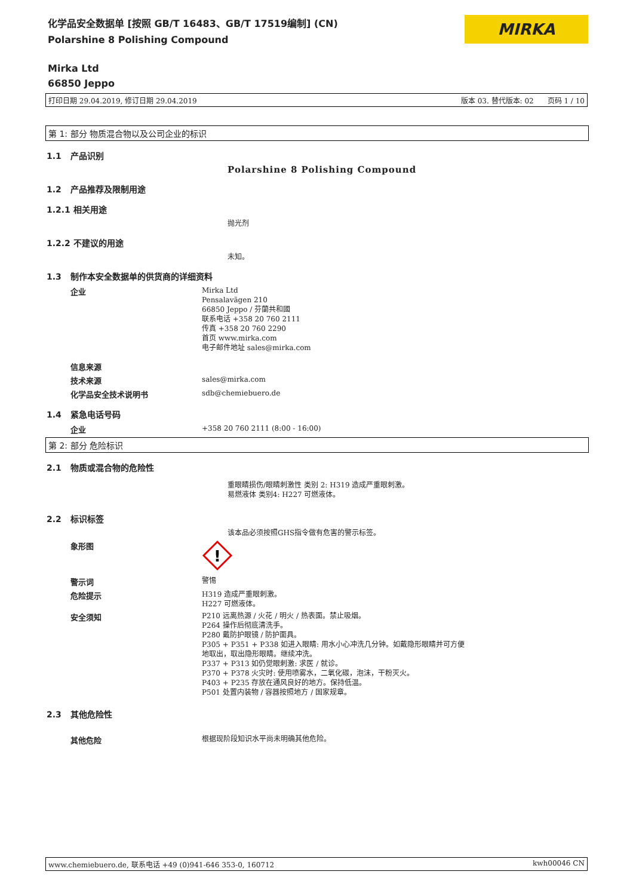化学品安全数据单 [按照 GB/T 16483、GB/T 17519编制] (CN)
Polarshine 8 Polishing Compound
MIRKA
Mirka Ltd
66850 Jeppo
打印日期 29.04.2019, 修订日期 29.04.2019 版本 03. 替代版本: 02 页码 1 / 10
第 1: 部分 物质混合物以及公司企业的标识
1.1 产品识别
Polarshine 8 Polishing Compound
1.2 产品推荐及限制用途
1.2.1 相关用途
抛光剂
1.2.2 不建议的用途
未知。
1.3 制作本安全数据单的供货商的详细资料
企业
Mirka Ltd
Pensalavägen 210
66850 Jeppo / 芬蘭共和國
联系电话 +358 20 760 2111
传真 +358 20 760 2290
首页 www.mirka.com
电子邮件地址 sales@mirka.com
信息来源
技术来源
sales@mirka.com
化学品安全技术说明书
sdb@chemiebuero.de
1.4 紧急电话号码
企业
+358 20 760 2111 (8:00 - 16:00)
第 2: 部分 危险标识
2.1 物质或混合物的危险性
重眼睛损伤/眼睛刺激性 类别 2: H319 造成严重眼刺激。
易燃液体 类别4: H227 可燃液体。
2.2 标识标签
该本品必须按照GHS指令做有危害的警示标签。
象形图
!
警示词
警惕
危险提示
H319 造成严重眼刺激。
H227 可燃液体。
安全须知
P210 远离热源 / 火花 / 明火 / 热表面。禁止吸烟。
P264 操作后彻底清洗手。
P280 戴防护眼镜 / 防护面具。
P305 + P351 + P338 如进入眼睛: 用水小心冲洗几分钟。如戴隐形眼睛并可方便
地取出，取出隐形眼睛。继续冲洗。
P337 + P313 如仍觉眼刺激: 求医 / 就诊。
P370 + P378 火灾时: 使用喷雾水，二氧化碳，泡沫，干粉灭火。
P403 + P235 存放在通风良好的地方。保持低温。
P501 处置内装物 / 容器按照地方 / 国家规章。
2.3 其他危险性
其他危险
根据现阶段知识水平尚未明确其他危险。
www.chemiebuero.de, 联系电话 +49 (0)941-646 353-0, 160712 kwh00046 CN